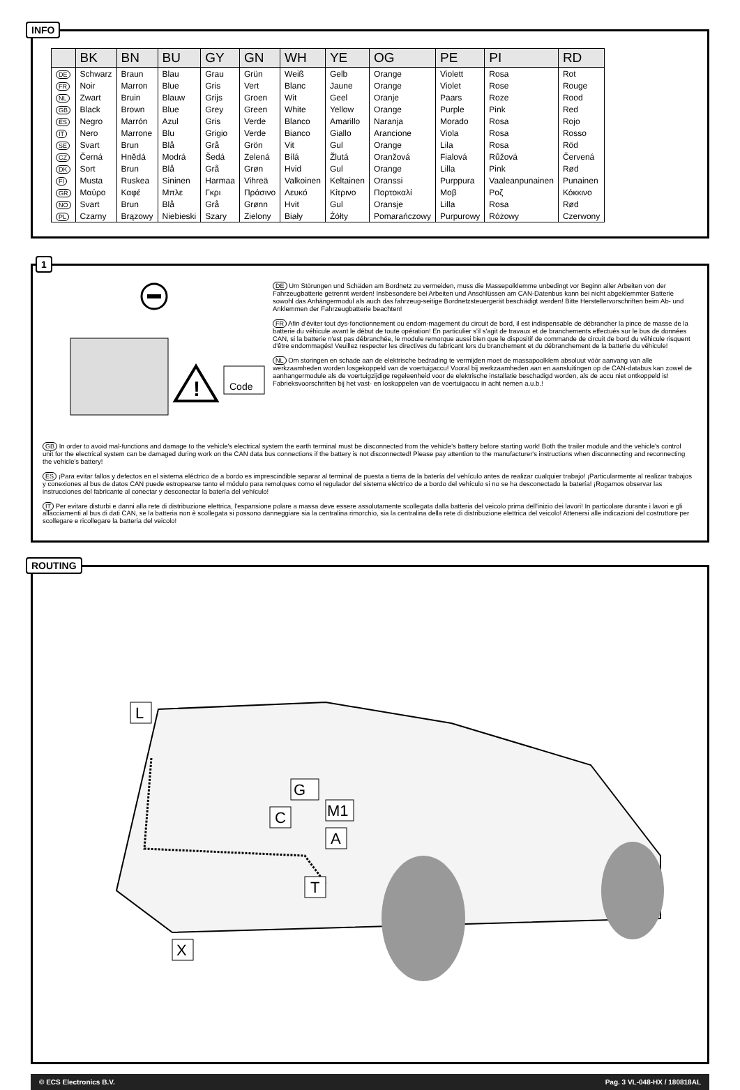INFO
| | BK | BN | BU | GY | GN | WH | YE | OG | PE | PI | RD |
| --- | --- | --- | --- | --- | --- | --- | --- | --- | --- | --- | --- |
| DE | Schwarz | Braun | Blau | Grau | Grün | Weiß | Gelb | Orange | Violett | Rosa | Rot |
| FR | Noir | Marron | Blue | Gris | Vert | Blanc | Jaune | Orange | Violet | Rose | Rouge |
| NL | Zwart | Bruin | Blauw | Grijs | Groen | Wit | Geel | Oranje | Paars | Roze | Rood |
| GB | Black | Brown | Blue | Grey | Green | White | Yellow | Orange | Purple | Pink | Red |
| ES | Negro | Marrón | Azul | Gris | Verde | Blanco | Amarillo | Naranja | Morado | Rosa | Rojo |
| IT | Nero | Marrone | Blu | Grigio | Verde | Bianco | Giallo | Arancione | Viola | Rosa | Rosso |
| SE | Svart | Brun | Blå | Grå | Grön | Vit | Gul | Orange | Lila | Rosa | Röd |
| CZ | Černá | Hnědá | Modrá | Šedá | Zelená | Bílá | Žlutá | Oranžová | Fialová | Růžová | Červená |
| DK | Sort | Brun | Blå | Grå | Grøn | Hvid | Gul | Orange | Lilla | Pink | Rød |
| FI | Musta | Ruskea | Sininen | Harmaa | Vihreä | Valkoinen | Keltainen | Oranssi | Purppura | Vaaleanpunainen | Punainen |
| GR | Μαύρο | Καφέ | Μπλε | Γκρι | Πράσινο | Λευκό | Κίτρινο | Πορτοκαλί | Μοβ | Ροζ | Κόκκινο |
| NO | Svart | Brun | Blå | Grå | Grønn | Hvit | Gul | Oransje | Lilla | Rosa | Rød |
| PL | Czarny | Brązowy | Niebieski | Szary | Zielony | Biały | Żółty | Pomarańczowy | Purpurowy | Różowy | Czerwony |
1
!
Code
DE Um Störungen und Schäden am Bordnetz zu vermeiden, muss die Massepolklemme unbedingt vor Beginn aller Arbeiten von der Fahrzeugbatterie getrennt werden! Insbesondere bei Arbeiten und Anschlüssen am CAN-Datenbus kann bei nicht abgeklemmter Batterie sowohl das Anhängermodul als auch das fahrzeug-seitige Bordnetzsteuergerät beschädigt werden! Bitte Herstellervorschriften beim Ab- und Anklemmen der Fahrzeugbatterie beachten!
FR Afin d'éviter tout dys-fonctionnement ou endom-magement du circuit de bord, il est indispensable de débrancher la pince de masse de la batterie du véhicule avant le début de toute opération! En particulier s'il s'agit de travaux et de branchements effectués sur le bus de données CAN, si la batterie n'est pas débranchée, le module remorque aussi bien que le dispositif de commande de circuit de bord du véhicule risquent d'être endommagés! Veuillez respecter les directives du fabricant lors du branchement et du débranchement de la batterie du véhicule!
NL Om storingen en schade aan de elektrische bedrading te vermijden moet de massapoolklem absoluut vóór aanvang van alle werkzaamheden worden losgekoppeld van de voertuigaccu! Vooral bij werkzaamheden aan en aansluitingen op de CAN-databus kan zowel de aanhangermodule als de voertuigzijdige regeleenheid voor de elektrische installatie beschadigd worden, als de accu niet ontkoppeld is! Fabrieksvoorschriften bij het vast- en loskoppelen van de voertuigaccu in acht nemen a.u.b.!
GB In order to avoid mal-functions and damage to the vehicle's electrical system the earth terminal must be disconnected from the vehicle's battery before starting work! Both the trailer module and the vehicle's control unit for the electrical system can be damaged during work on the CAN data bus connections if the battery is not disconnected! Please pay attention to the manufacturer's instructions when disconnecting and reconnecting the vehicle's battery!
ES ¡Para evitar fallos y defectos en el sistema eléctrico de a bordo es imprescindible separar al terminal de puesta a tierra de la batería del vehículo antes de realizar cualquier trabajo! ¡Particularmente al realizar trabajos y conexiones al bus de datos CAN puede estropearse tanto el módulo para remolques como el regulador del sistema eléctrico de a bordo del vehículo si no se ha desconectado la batería! ¡Rogamos observar las instrucciones del fabricante al conectar y desconectar la batería del vehículo!
IT Per evitare disturbi e danni alla rete di distribuzione elettrica, l'espansione polare a massa deve essere assolutamente scollegata dalla batteria del veicolo prima dell'inizio dei lavori! In particolare durante i lavori e gli allacciamenti al bus di dati CAN, se la batteria non è scollegata si possono danneggiare sia la centralina rimorchio, sia la centralina della rete di distribuzione elettrica del veicolo! Attenersi alle indicazioni del costruttore per scollegare e ricollegare la batteria del veicolo!
ROUTING
L
G
M1
C
A
T
X
© ECS Electronics B.V. Pag. 3 VL-048-HX / 180818AL